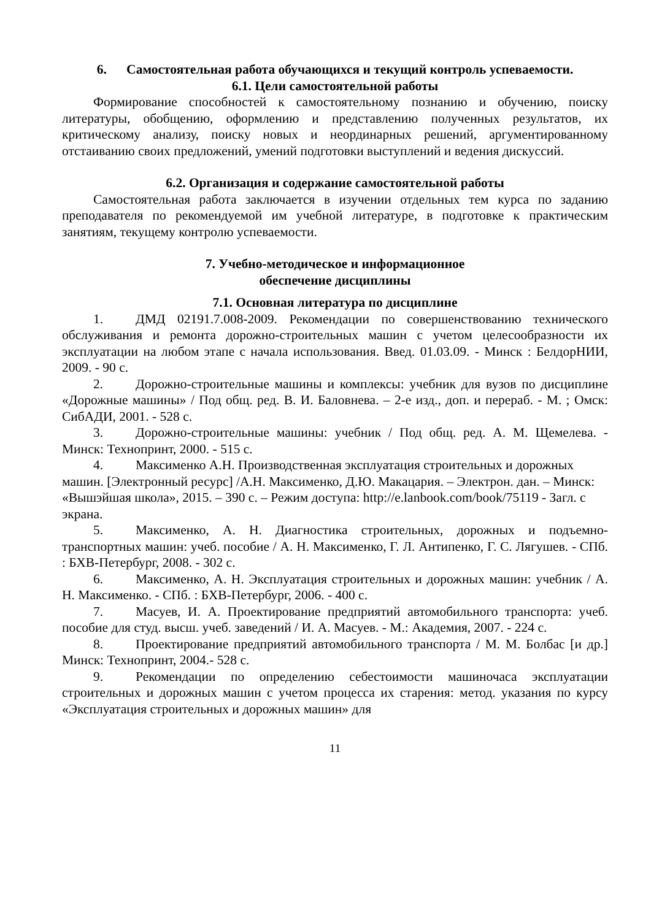6. Самостоятельная работа обучающихся и текущий контроль успеваемости.
6.1. Цели самостоятельной работы
Формирование способностей к самостоятельному познанию и обучению, поиску литературы, обобщению, оформлению и представлению полученных результатов, их критическому анализу, поиску новых и неординарных решений, аргументированному отстаиванию своих предложений, умений подготовки выступлений и ведения дискуссий.
6.2. Организация и содержание самостоятельной работы
Самостоятельная работа заключается в изучении отдельных тем курса по заданию преподавателя по рекомендуемой им учебной литературе, в подготовке к практическим занятиям, текущему контролю успеваемости.
7. Учебно-методическое и информационное
обеспечение дисциплины
7.1. Основная литература по дисциплине
1. ДМД 02191.7.008-2009. Рекомендации по совершенствованию технического обслуживания и ремонта дорожно-строительных машин с учетом целесообразности их эксплуатации на любом этапе с начала использования. Введ. 01.03.09. - Минск : БелдорНИИ, 2009. - 90 с.
2. Дорожно-строительные машины и комплексы: учебник для вузов по дисциплине «Дорожные машины» / Под общ. ред. В. И. Баловнева. – 2-е изд., доп. и перераб. - М. ; Омск: СибАДИ, 2001. - 528 с.
3. Дорожно-строительные машины: учебник / Под общ. ред. А. М. Щемелева. - Минск: Технопринт, 2000. - 515 с.
4. Максименко А.Н. Производственная эксплуатация строительных и дорожных машин. [Электронный ресурс] /А.Н. Максименко, Д.Ю. Макацария. – Электрон. дан. – Минск: «Вышэйшая школа», 2015. – 390 с. – Режим доступа: http://e.lanbook.com/book/75119 - Загл. с экрана.
5. Максименко, А. Н. Диагностика строительных, дорожных и подъемно-транспортных машин: учеб. пособие / А. Н. Максименко, Г. Л. Антипенко, Г. С. Лягушев. - СПб. : БХВ-Петербург, 2008. - 302 с.
6. Максименко, А. Н. Эксплуатация строительных и дорожных машин: учебник / А. Н. Максименко. - СПб. : БХВ-Петербург, 2006. - 400 с.
7. Масуев, И. А. Проектирование предприятий автомобильного транспорта: учеб. пособие для студ. высш. учеб. заведений / И. А. Масуев. - М.: Академия, 2007. - 224 с.
8. Проектирование предприятий автомобильного транспорта / М. М. Болбас [и др.] Минск: Технопринт, 2004.- 528 с.
9. Рекомендации по определению себестоимости машиночаса эксплуатации строительных и дорожных машин с учетом процесса их старения: метод. указания по курсу «Эксплуатация строительных и дорожных машин» для
11